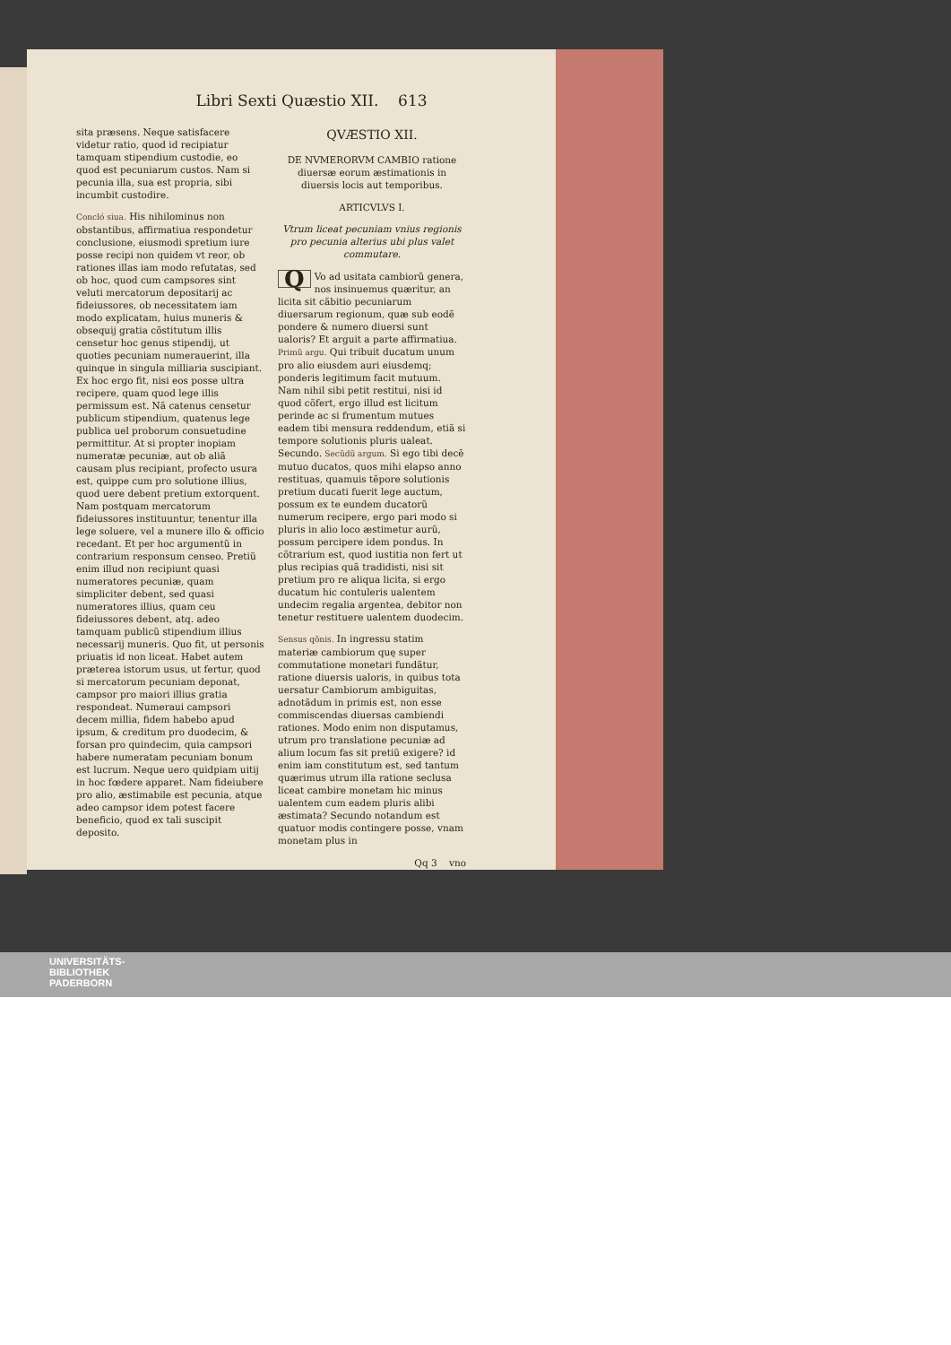Libri Sexti Quæstio XII. 613
sita præsens. Neque satisfacere videtur ratio, quod id recipiatur tamquam stipendium custodie, eo quod est pecuniarum custos. Nam si pecunia illa, sua est propria, sibi incumbit custodire.
Concló siua. His nihilominus non obstantibus, affirmatiua respondetur conclusione, eiusmodi spretium iure posse recipi non quidem vt reor, ob rationes illas iam modo refutatas, sed ob hoc, quod cum campsores sint veluti mercatorum depositarij ac fideiussores, ob necessitatem iam modo explicatam, huius muneris & obsequij gratia cõstitutum illis censetur hoc genus stipendij, ut quoties pecuniam numerauerint, illa quinque in singula milliaria suscipiant. Ex hoc ergo fit, nisi eos posse ultra recipere, quam quod lege illis permissum est. Nã catenus censetur publicum stipendium, quatenus lege publica uel proborum consuetudine permittitur. At si propter inopiam numeratæ pecuniæ, aut ob aliã causam plus recipiant, profecto usura est, quippe cum pro solutione illius, quod uere debent pretium extorquent. Nam postquam mercatorum fideiussores instituuntur, tenentur illa lege soluere, vel a munere illo & officio recedant. Et per hoc argumentũ in contrarium responsum censeo. Pretiũ enim illud non recipiunt quasi numeratores pecuniæ, quam simpliciter debent, sed quasi numeratores illius, quam ceu fideiussores debent, atq. adeo tamquam publicũ stipendium illius necessarij muneris. Quo fit, ut personis priuatis id non liceat. Habet autem præterea istorum usus, ut fertur, quod si mercatorum pecuniam deponat, campsor pro maiori illius gratia respondeat. Numeraui campsori decem millia, fidem habebo apud ipsum, & creditum pro duodecim, & forsan pro quindecim, quia campsori habere numeratam pecuniam bonum est lucrum. Neque uero quidpiam uitij in hoc fœdere apparet. Nam fideiubere pro alio, æstimabile est pecunia, atque adeo campsor idem potest facere beneficio, quod ex tali suscipit deposito.
QVÆSTIO XII.
DE NVMERORVM CAMBIO ratione diuersæ eorum æstimationis in diuersis locis aut temporibus.
ARTICVLVS I.
Vtrum liceat pecuniam vnius regionis pro pecunia alterius ubi plus valet commutare.
QVo ad usitata cambiorũ genera, nos insinuemus quæritur, an licita sit cãbitio pecuniarum diuersarum regionum, quæ sub eodẽ pondere & numero diuersi sunt ualoris? Et arguit a parte affirmatiua. Primũ argu. Qui tribuit ducatum unum pro alio eiusdem auri eiusdemq; ponderis legitimum facit mutuum. Nam nihil sibi petit restitui, nisi id quod cõfert, ergo illud est licitum perinde ac si frumentum mutues eadem tibi mensura reddendum, etiã si tempore solutionis pluris ualeat. Secundo. Secũdũ argum. Si ego tibi decẽ mutuo ducatos, quos mihi elapso anno restituas, quamuis tẽpore solutionis pretium ducati fuerit lege auctum, possum ex te eundem ducatorũ numerum recipere, ergo pari modo si pluris in alio loco æstimetur aurũ, possum percipere idem pondus. In cõtrarium est, quod iustitia non fert ut plus recipias quã tradidisti, nisi sit pretium pro re aliqua licita, si ergo ducatum hic contuleris ualentem undecim regalia argentea, debitor non tenetur restituere ualentem duodecim.
Sensus qõnis. In ingressu statim materiæ cambiorum quę super commutatione monetari fundãtur, ratione diuersis ualoris, in quibus tota uersatur Cambiorum ambiguitas, adnotãdum in primis est, non esse commiscendas diuersas cambiendi rationes. Modo enim non disputamus, utrum pro translatione pecuniæ ad alium locum fas sit pretiũ exigere? id enim iam constitutum est, sed tantum quærimus utrum illa ratione seclusa liceat cambire monetam hic minus ualentem cum eadem pluris alibi æstimata? Secundo notandum est quatuor modis contingere posse, vnam monetam plus in
Qq 3 vno
UNIVERSITÄTS-
BIBLIOTHEK
PADERBORN